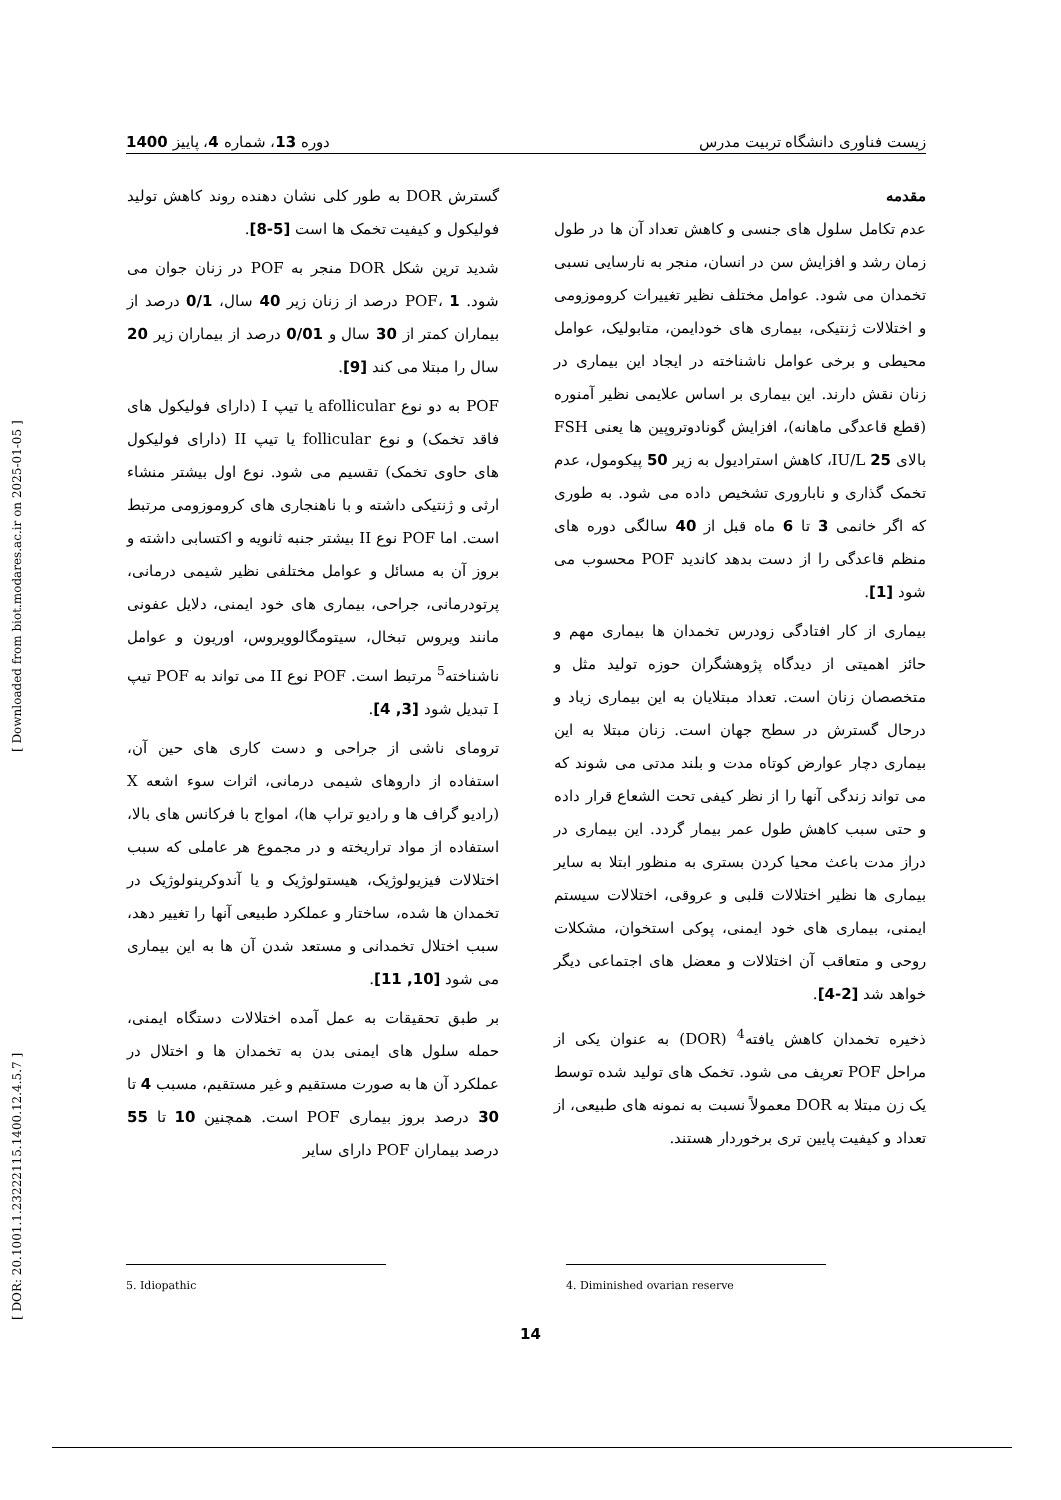زیست فناوری دانشگاه تربیت مدرس دوره 13، شماره 4، پاییز 1400
مقدمه
عدم تکامل سلول های جنسی و کاهش تعداد آن ها در طول زمان رشد و افزایش سن در انسان، منجر به نارسایی نسبی تخمدان می شود. عوامل مختلف نظیر تغییرات کروموزومی و اختلالات ژنتیکی، بیماری های خودایمن، متابولیک، عوامل محیطی و برخی عوامل ناشناخته در ایجاد این بیماری در زنان نقش دارند. این بیماری بر اساس علایمی نظیر آمنوره (قطع قاعدگی ماهانه)، افزایش گونادوتروپین ها یعنی FSH بالای 25 IU/L، کاهش استرادیول به زیر 50 پیکومول، عدم تخمک گذاری و ناباروری تشخیص داده می شود. به طوری که اگر خانمی 3 تا 6 ماه قبل از 40 سالگی دوره های منظم قاعدگی را از دست بدهد کاندید POF محسوب می شود [1].
بیماری از کار افتادگی زودرس تخمدان ها بیماری مهم و حائز اهمیتی از دیدگاه پژوهشگران حوزه تولید مثل و متخصصان زنان است. تعداد مبتلایان به این بیماری زیاد و درحال گسترش در سطح جهان است. زنان مبتلا به این بیماری دچار عوارض کوتاه مدت و بلند مدتی می شوند که می تواند زندگی آنها را از نظر کیفی تحت الشعاع قرار داده و حتی سبب کاهش طول عمر بیمار گردد. این بیماری در دراز مدت باعث محیا کردن بستری به منظور ابتلا به سایر بیماری ها نظیر اختلالات قلبی و عروقی، اختلالات سیستم ایمنی، بیماری های خود ایمنی، پوکی استخوان، مشکلات روحی و متعاقب آن اختلالات و معضل های اجتماعی دیگر خواهد شد [2-4].
ذخیره تخمدان کاهش یافته<sup>4</sup> (DOR) به عنوان یکی از مراحل POF تعریف می شود. تخمک های تولید شده توسط یک زن مبتلا به DOR معمولاً نسبت به نمونه های طبیعی، از تعداد و کیفیت پایین تری برخوردار هستند.
گسترش DOR به طور کلی نشان دهنده روند کاهش تولید فولیکول و کیفیت تخمک ها است [5-8].
شدید ترین شکل DOR منجر به POF در زنان جوان می شود. POF، 1 درصد از زنان زیر 40 سال، 0/1 درصد از بیماران کمتر از 30 سال و 0/01 درصد از بیماران زیر 20 سال را مبتلا می کند [9].
POF به دو نوع afollicular یا تیپ I (دارای فولیکول های فاقد تخمک) و نوع follicular یا تیپ II (دارای فولیکول های حاوی تخمک) تقسیم می شود. نوع اول بیشتر منشاء ارثی و ژنتیکی داشته و با ناهنجاری های کروموزومی مرتبط است. اما POF نوع II بیشتر جنبه ثانویه و اکتسابی داشته و بروز آن به مسائل و عوامل مختلفی نظیر شیمی درمانی، پرتودرمانی، جراحی، بیماری های خود ایمنی، دلایل عفونی مانند ویروس تبخال، سیتومگالوویروس، اوریون و عوامل ناشناخته<sup>5</sup> مرتبط است. POF نوع II می تواند به POF تیپ I تبدیل شود [3, 4].
ترومای ناشی از جراحی و دست کاری های حین آن، استفاده از داروهای شیمی درمانی، اثرات سوء اشعه X (رادیو گراف ها و رادیو تراپ ها)، امواج با فرکانس های بالا، استفاده از مواد تراریخته و در مجموع هر عاملی که سبب اختلالات فیزیولوژیک، هیستولوژیک و یا آندوکرینولوژیک در تخمدان ها شده، ساختار و عملکرد طبیعی آنها را تغییر دهد، سبب اختلال تخمدانی و مستعد شدن آن ها به این بیماری می شود [10, 11].
بر طبق تحقیقات به عمل آمده اختلالات دستگاه ایمنی، حمله سلول های ایمنی بدن به تخمدان ها و اختلال در عملکرد آن ها به صورت مستقیم و غیر مستقیم، مسبب 4 تا 30 درصد بروز بیماری POF است. همچنین 10 تا 55 درصد بیماران POF دارای سایر
4. Diminished ovarian reserve
5. Idiopathic
14
[ DOR: 20.1001.1.23222115.1400.12.4.5.7 ] [ Downloaded from biot.modares.ac.ir on 2025-01-05 ]